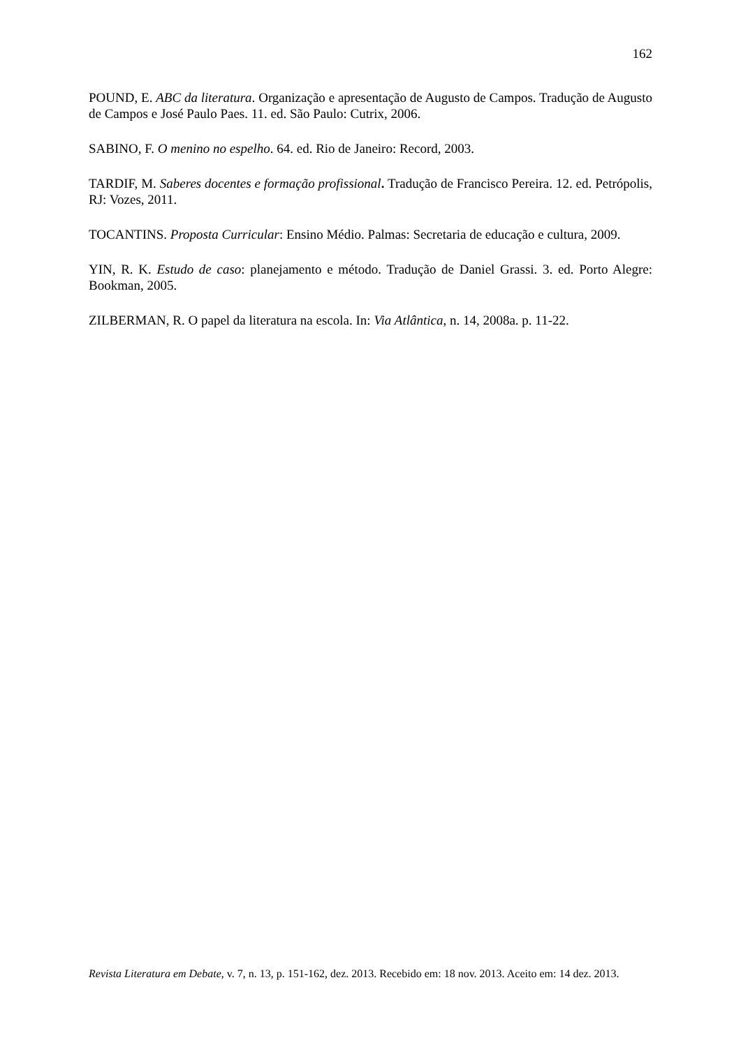162
POUND, E. ABC da literatura. Organização e apresentação de Augusto de Campos. Tradução de Augusto de Campos e José Paulo Paes. 11. ed. São Paulo: Cutrix, 2006.
SABINO, F. O menino no espelho. 64. ed. Rio de Janeiro: Record, 2003.
TARDIF, M. Saberes docentes e formação profissional. Tradução de Francisco Pereira. 12. ed. Petrópolis, RJ: Vozes, 2011.
TOCANTINS. Proposta Curricular: Ensino Médio. Palmas: Secretaria de educação e cultura, 2009.
YIN, R. K. Estudo de caso: planejamento e método. Tradução de Daniel Grassi. 3. ed. Porto Alegre: Bookman, 2005.
ZILBERMAN, R. O papel da literatura na escola. In: Via Atlântica, n. 14, 2008a. p. 11-22.
Revista Literatura em Debate, v. 7, n. 13, p. 151-162, dez. 2013. Recebido em: 18 nov. 2013. Aceito em: 14 dez. 2013.